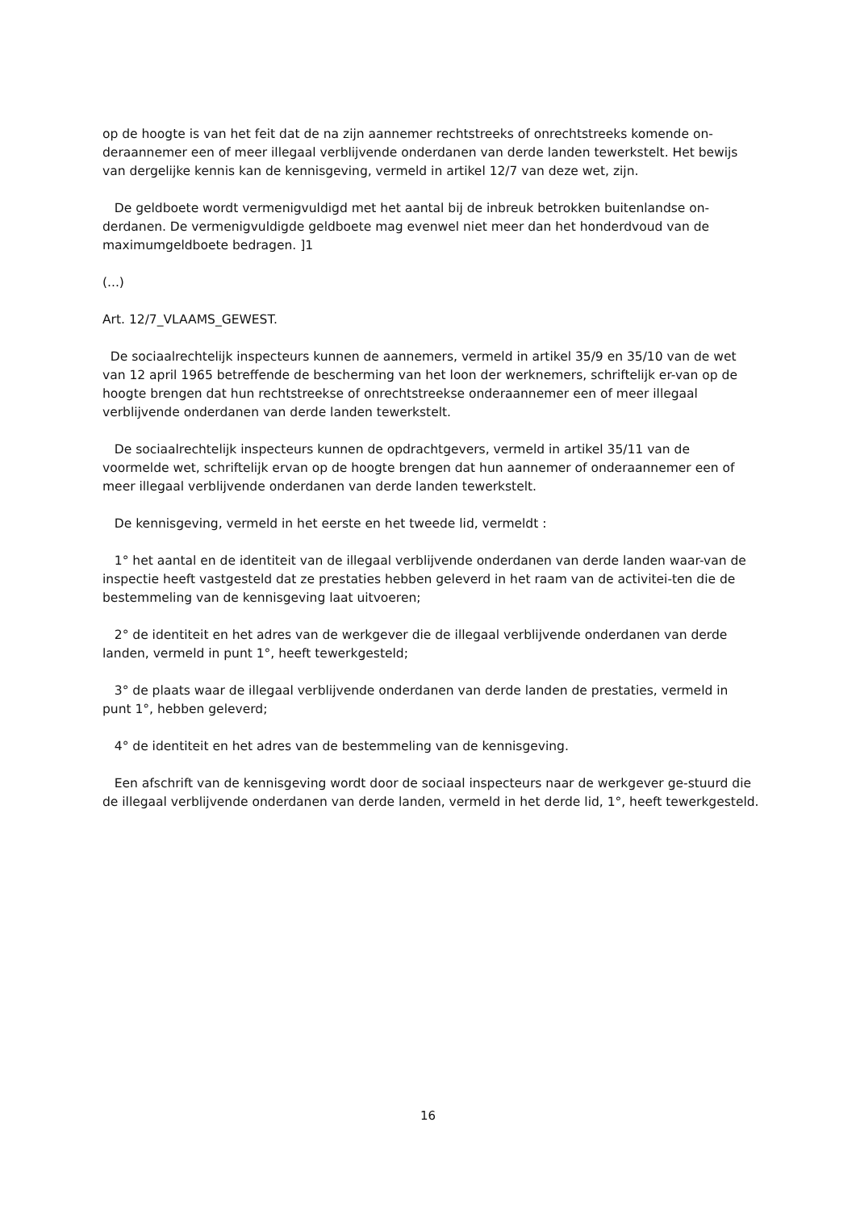op de hoogte is van het feit dat de na zijn aannemer rechtstreeks of onrechtstreeks komende on-deraannemer een of meer illegaal verblijvende onderdanen van derde landen tewerkstelt. Het bewijs van dergelijke kennis kan de kennisgeving, vermeld in artikel 12/7 van deze wet, zijn.
De geldboete wordt vermenigvuldigd met het aantal bij de inbreuk betrokken buitenlandse on-derdanen. De vermenigvuldigde geldboete mag evenwel niet meer dan het honderdvoud van de maximumgeldboete bedragen. ]1
(...)
Art. 12/7_VLAAMS_GEWEST.
De sociaalrechtelijk inspecteurs kunnen de aannemers, vermeld in artikel 35/9 en 35/10 van de wet van 12 april 1965 betreffende de bescherming van het loon der werknemers, schriftelijk er-van op de hoogte brengen dat hun rechtstreekse of onrechtstreekse onderaannemer een of meer illegaal verblijvende onderdanen van derde landen tewerkstelt.
De sociaalrechtelijk inspecteurs kunnen de opdrachtgevers, vermeld in artikel 35/11 van de voormelde wet, schriftelijk ervan op de hoogte brengen dat hun aannemer of onderaannemer een of meer illegaal verblijvende onderdanen van derde landen tewerkstelt.
De kennisgeving, vermeld in het eerste en het tweede lid, vermeldt :
1° het aantal en de identiteit van de illegaal verblijvende onderdanen van derde landen waar-van de inspectie heeft vastgesteld dat ze prestaties hebben geleverd in het raam van de activitei-ten die de bestemmeling van de kennisgeving laat uitvoeren;
2° de identiteit en het adres van de werkgever die de illegaal verblijvende onderdanen van derde landen, vermeld in punt 1°, heeft tewerkgesteld;
3° de plaats waar de illegaal verblijvende onderdanen van derde landen de prestaties, vermeld in punt 1°, hebben geleverd;
4° de identiteit en het adres van de bestemmeling van de kennisgeving.
Een afschrift van de kennisgeving wordt door de sociaal inspecteurs naar de werkgever ge-stuurd die de illegaal verblijvende onderdanen van derde landen, vermeld in het derde lid, 1°, heeft tewerkgesteld.
16